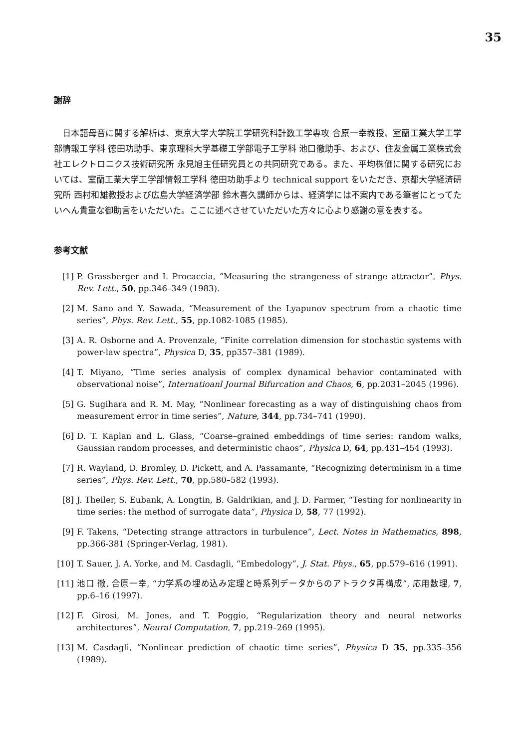35
謝辞
日本語母音に関する解析は、東京大学大学院工学研究科計数工学専攻 合原一幸教授、室蘭工業大学工学部情報工学科 徳田功助手、東京理科大学基礎工学部電子工学科 池口徹助手、および、住友金属工業株式会社エレクトロニクス技術研究所 永見旭主任研究員との共同研究である。また、平均株価に関する研究においては、室蘭工業大学工学部情報工学科 徳田功助手より technical support をいただき、京都大学経済研究所 西村和雄教授および広島大学経済学部 鈴木喜久講師からは、経済学には不案内である筆者にとってたいへん貴重な御助言をいただいた。ここに述べさせていただいた方々に心より感謝の意を表する。
参考文献
[1] P. Grassberger and I. Procaccia, “Measuring the strangeness of strange attractor”, Phys. Rev. Lett., 50, pp.346–349 (1983).
[2] M. Sano and Y. Sawada, “Measurement of the Lyapunov spectrum from a chaotic time series”, Phys. Rev. Lett., 55, pp.1082-1085 (1985).
[3] A. R. Osborne and A. Provenzale, “Finite correlation dimension for stochastic systems with power-law spectra”, Physica D, 35, pp357–381 (1989).
[4] T. Miyano, “Time series analysis of complex dynamical behavior contaminated with observational noise”, Internatioanl Journal Bifurcation and Chaos, 6, pp.2031–2045 (1996).
[5] G. Sugihara and R. M. May, “Nonlinear forecasting as a way of distinguishing chaos from measurement error in time series”, Nature, 344, pp.734–741 (1990).
[6] D. T. Kaplan and L. Glass, “Coarse–grained embeddings of time series: random walks, Gaussian random processes, and deterministic chaos”, Physica D, 64, pp.431–454 (1993).
[7] R. Wayland, D. Bromley, D. Pickett, and A. Passamante, “Recognizing determinism in a time series”, Phys. Rev. Lett., 70, pp.580–582 (1993).
[8] J. Theiler, S. Eubank, A. Longtin, B. Galdrikian, and J. D. Farmer, “Testing for nonlinearity in time series: the method of surrogate data”, Physica D, 58, 77 (1992).
[9] F. Takens, “Detecting strange attractors in turbulence”, Lect. Notes in Mathematics, 898, pp.366-381 (Springer-Verlag, 1981).
[10] T. Sauer, J. A. Yorke, and M. Casdagli, “Embedology”, J. Stat. Phys., 65, pp.579–616 (1991).
[11] 池口 徹, 合原一幸, “力学系の埋め込み定理と時系列データからのアトラクタ再構成”, 応用数理, 7, pp.6–16 (1997).
[12] F. Girosi, M. Jones, and T. Poggio, “Regularization theory and neural networks architectures”, Neural Computation, 7, pp.219–269 (1995).
[13] M. Casdagli, “Nonlinear prediction of chaotic time series”, Physica D 35, pp.335–356 (1989).